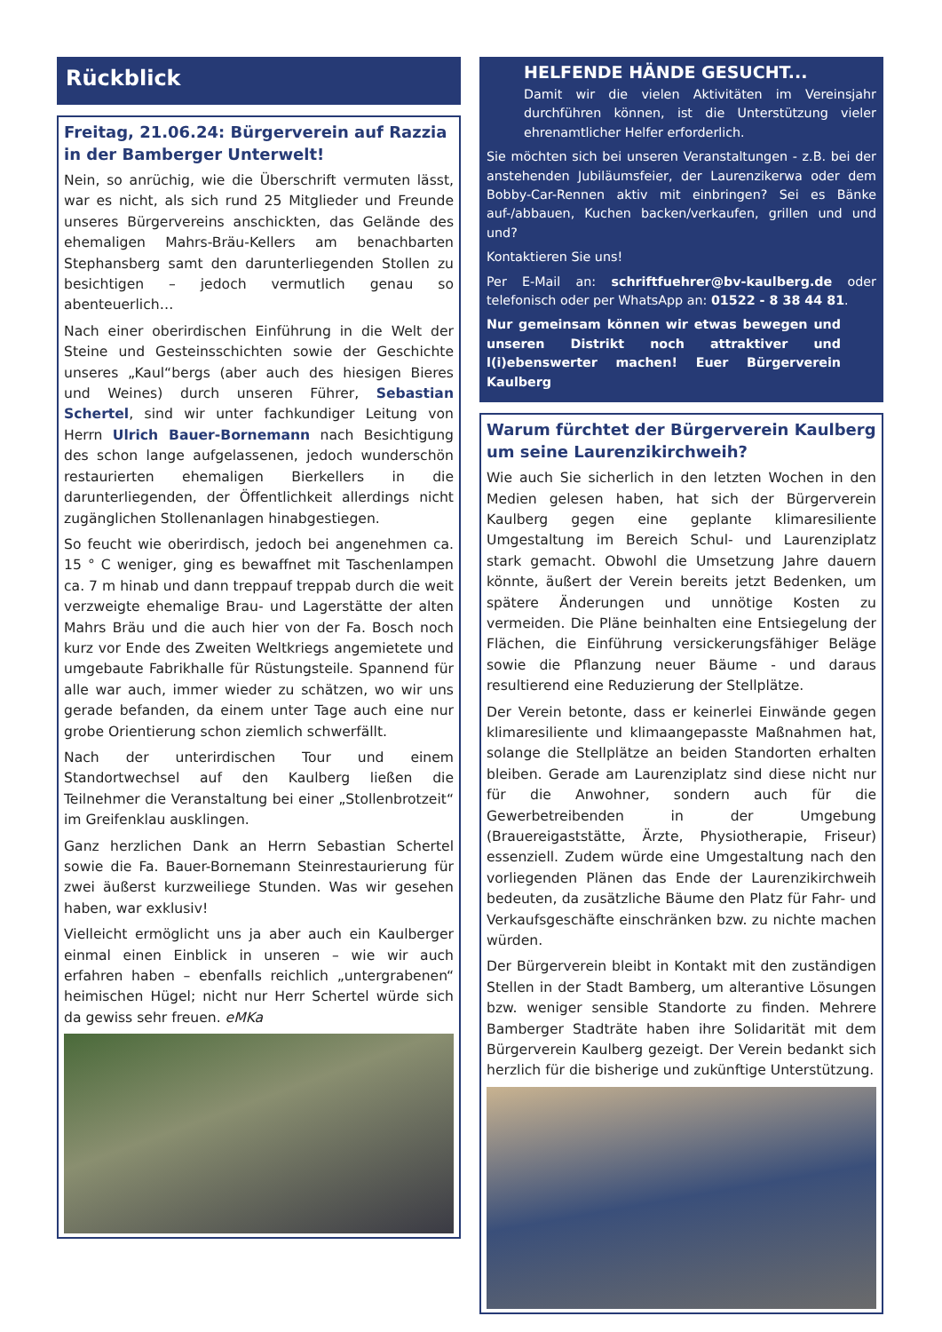Rückblick
Freitag, 21.06.24: Bürgerverein auf Razzia in der Bamberger Unterwelt!
Nein, so anrüchig, wie die Überschrift vermuten lässt, war es nicht, als sich rund 25 Mitglieder und Freunde unseres Bürgervereins anschickten, das Gelände des ehemaligen Mahrs-Bräu-Kellers am benachbarten Stephansberg samt den darunterliegenden Stollen zu besichtigen – jedoch vermutlich genau so abenteuerlich…
Nach einer oberirdischen Einführung in die Welt der Steine und Gesteinsschichten sowie der Geschichte unseres „Kaul“bergs (aber auch des hiesigen Bieres und Weines) durch unseren Führer, Sebastian Schertel, sind wir unter fachkundiger Leitung von Herrn Ulrich Bauer-Bornemann nach Besichtigung des schon lange aufgelassenen, jedoch wunderschön restaurierten ehemaligen Bierkellers in die darunterliegenden, der Öffentlichkeit allerdings nicht zugänglichen Stollenanlagen hinabgestiegen.
So feucht wie oberirdisch, jedoch bei angenehmen ca. 15 ° C weniger, ging es bewaffnet mit Taschenlampen ca. 7 m hinab und dann treppauf treppab durch die weit verzweigte ehemalige Brau- und Lagerstätte der alten Mahrs Bräu und die auch hier von der Fa. Bosch noch kurz vor Ende des Zweiten Weltkriegs angemietete und umgebaute Fabrikhalle für Rüstungsteile. Spannend für alle war auch, immer wieder zu schätzen, wo wir uns gerade befanden, da einem unter Tage auch eine nur grobe Orientierung schon ziemlich schwerfällt.
Nach der unterirdischen Tour und einem Standortwechsel auf den Kaulberg ließen die Teilnehmer die Veranstaltung bei einer „Stollenbrotzeit“ im Greifenklau ausklingen.
Ganz herzlichen Dank an Herrn Sebastian Schertel sowie die Fa. Bauer-Bornemann Steinrestaurierung für zwei äußerst kurzweiliege Stunden. Was wir gesehen haben, war exklusiv!
Vielleicht ermöglicht uns ja aber auch ein Kaulberger einmal einen Einblick in unseren – wie wir auch erfahren haben – ebenfalls reichlich „untergrabenen“ heimischen Hügel; nicht nur Herr Schertel würde sich da gewiss sehr freuen. eMKa
HELFENDE HÄNDE GESUCHT...
Damit wir die vielen Aktivitäten im Vereinsjahr durchführen können, ist die Unterstützung vieler ehrenamtlicher Helfer erforderlich.
Sie möchten sich bei unseren Veranstaltungen - z.B. bei der anstehenden Jubiläumsfeier, der Laurenzikerwa oder dem Bobby-Car-Rennen aktiv mit einbringen? Sei es Bänke auf-/abbauen, Kuchen backen/verkaufen, grillen und und und?
Kontaktieren Sie uns!
Per E-Mail an: schriftfuehrer@bv-kaulberg.de oder telefonisch oder per WhatsApp an: 01522 - 8 38 44 81.
Nur gemeinsam können wir etwas bewegen und unseren Distrikt noch attraktiver und l(i)ebenswerter machen! Euer Bürgerverein Kaulberg
Warum fürchtet der Bürgerverein Kaulberg um seine Laurenzikirchweih?
Wie auch Sie sicherlich in den letzten Wochen in den Medien gelesen haben, hat sich der Bürgerverein Kaulberg gegen eine geplante klimaresiliente Umgestaltung im Bereich Schul- und Laurenziplatz stark gemacht. Obwohl die Umsetzung Jahre dauern könnte, äußert der Verein bereits jetzt Bedenken, um spätere Änderungen und unnötige Kosten zu vermeiden. Die Pläne beinhalten eine Entsiegelung der Flächen, die Einführung versickerungsfähiger Beläge sowie die Pflanzung neuer Bäume - und daraus resultierend eine Reduzierung der Stellplätze.
Der Verein betonte, dass er keinerlei Einwände gegen klimaresiliente und klimaangepasste Maßnahmen hat, solange die Stellplätze an beiden Standorten erhalten bleiben. Gerade am Laurenziplatz sind diese nicht nur für die Anwohner, sondern auch für die Gewerbetreibenden in der Umgebung (Brauereigaststätte, Ärzte, Physiotherapie, Friseur) essenziell. Zudem würde eine Umgestaltung nach den vorliegenden Plänen das Ende der Laurenzikirchweih bedeuten, da zusätzliche Bäume den Platz für Fahr- und Verkaufsgeschäfte einschränken bzw. zu nichte machen würden.
Der Bürgerverein bleibt in Kontakt mit den zuständigen Stellen in der Stadt Bamberg, um alterantive Lösungen bzw. weniger sensible Standorte zu finden. Mehrere Bamberger Stadträte haben ihre Solidarität mit dem Bürgerverein Kaulberg gezeigt. Der Verein bedankt sich herzlich für die bisherige und zukünftige Unterstützung.